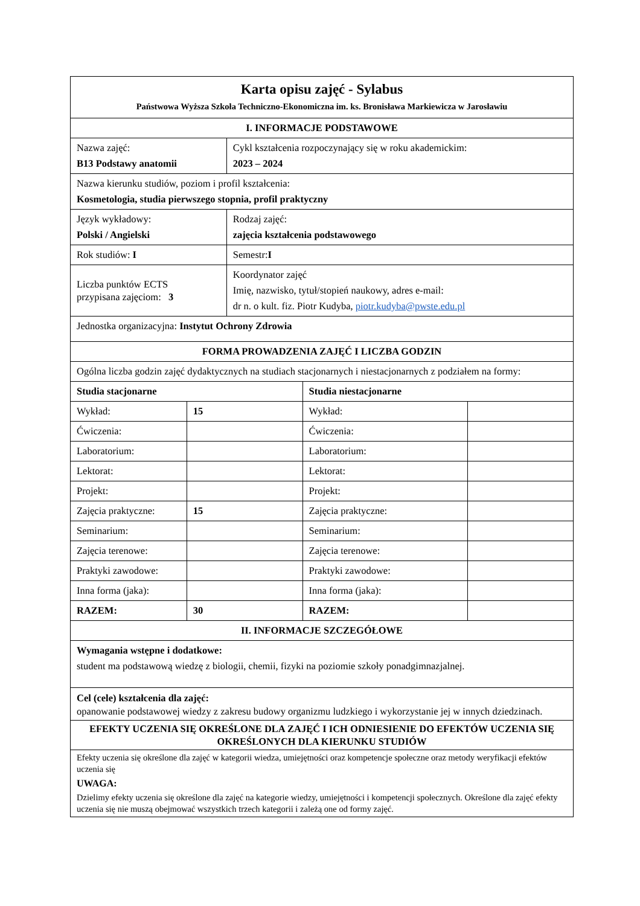| Karta opisu zajęć - Sylabus Państwowa Wyższa Szkoła Techniczno-Ekonomiczna im. ks. Bronisława Markiewicza w Jarosławiu | | | | |
| I. INFORMACJE PODSTAWOWE | | | | |
| Nazwa zajęć: B13 Podstawy anatomii | | Cykl kształcenia rozpoczynający się w roku akademickim: 2023 – 2024 | | |
| Nazwa kierunku studiów, poziom i profil kształcenia: Kosmetologia, studia pierwszego stopnia, profil praktyczny | | | | |
| Język wykładowy: Polski / Angielski | | Rodzaj zajęć: zajęcia kształcenia podstawowego | | |
| Rok studiów: I | | Semestr: I | | |
| Liczba punktów ECTS przypisana zajęciom: 3 | | Koordynator zajęć Imię, nazwisko, tytuł/stopień naukowy, adres e-mail: dr n. o kult. fiz. Piotr Kudyba, piotr.kudyba@pwste.edu.pl | | |
| Jednostka organizacyjna: Instytut Ochrony Zdrowia | | | | |
| FORMA PROWADZENIA ZAJĘĆ I LICZBA GODZIN | | | | |
| Ogólna liczba godzin zajęć dydaktycznych na studiach stacjonarnych i niestacjonarnych z podziałem na formy: | | | | |
| Studia stacjonarne | | | Studia niestacjonarne | |
| Wykład: | 15 | | Wykład: | |
| Ćwiczenia: | | | Ćwiczenia: | |
| Laboratorium: | | | Laboratorium: | |
| Lektorat: | | | Lektorat: | |
| Projekt: | | | Projekt: | |
| Zajęcia praktyczne: | 15 | | Zajęcia praktyczne: | |
| Seminarium: | | | Seminarium: | |
| Zajęcia terenowe: | | | Zajęcia terenowe: | |
| Praktyki zawodowe: | | | Praktyki zawodowe: | |
| Inna forma (jaka): | | | Inna forma (jaka): | |
| RAZEM: | 30 | | RAZEM: | |
| II. INFORMACJE SZCZEGÓŁOWE | | | | |
| Wymagania wstępne i dodatkowe: student ma podstawową wiedzę z biologii, chemii, fizyki na poziomie szkoły ponadgimnazjalnej. | | | | |
| Cel (cele) kształcenia dla zajęć: opanowanie podstawowej wiedzy z zakresu budowy organizmu ludzkiego i wykorzystanie jej w innych dziedzinach. | | | | |
| EFEKTY UCZENIA SIĘ OKREŚLONE DLA ZAJĘĆ I ICH ODNIESIENIE DO EFEKTÓW UCZENIA SIĘ OKREŚLONYCH DLA KIERUNKU STUDIÓW | | | | |
| Efekty uczenia się określone dla zajęć w kategorii wiedza, umiejętności oraz kompetencje społeczne oraz metody weryfikacji efektów uczenia się UWAGA: Dzielimy efekty uczenia się określone dla zajęć na kategorie wiedzy, umiejętności i kompetencji społecznych. Określone dla zajęć efekty uczenia się nie muszą obejmować wszystkich trzech kategorii i zależą one od formy zajęć. | | | | |